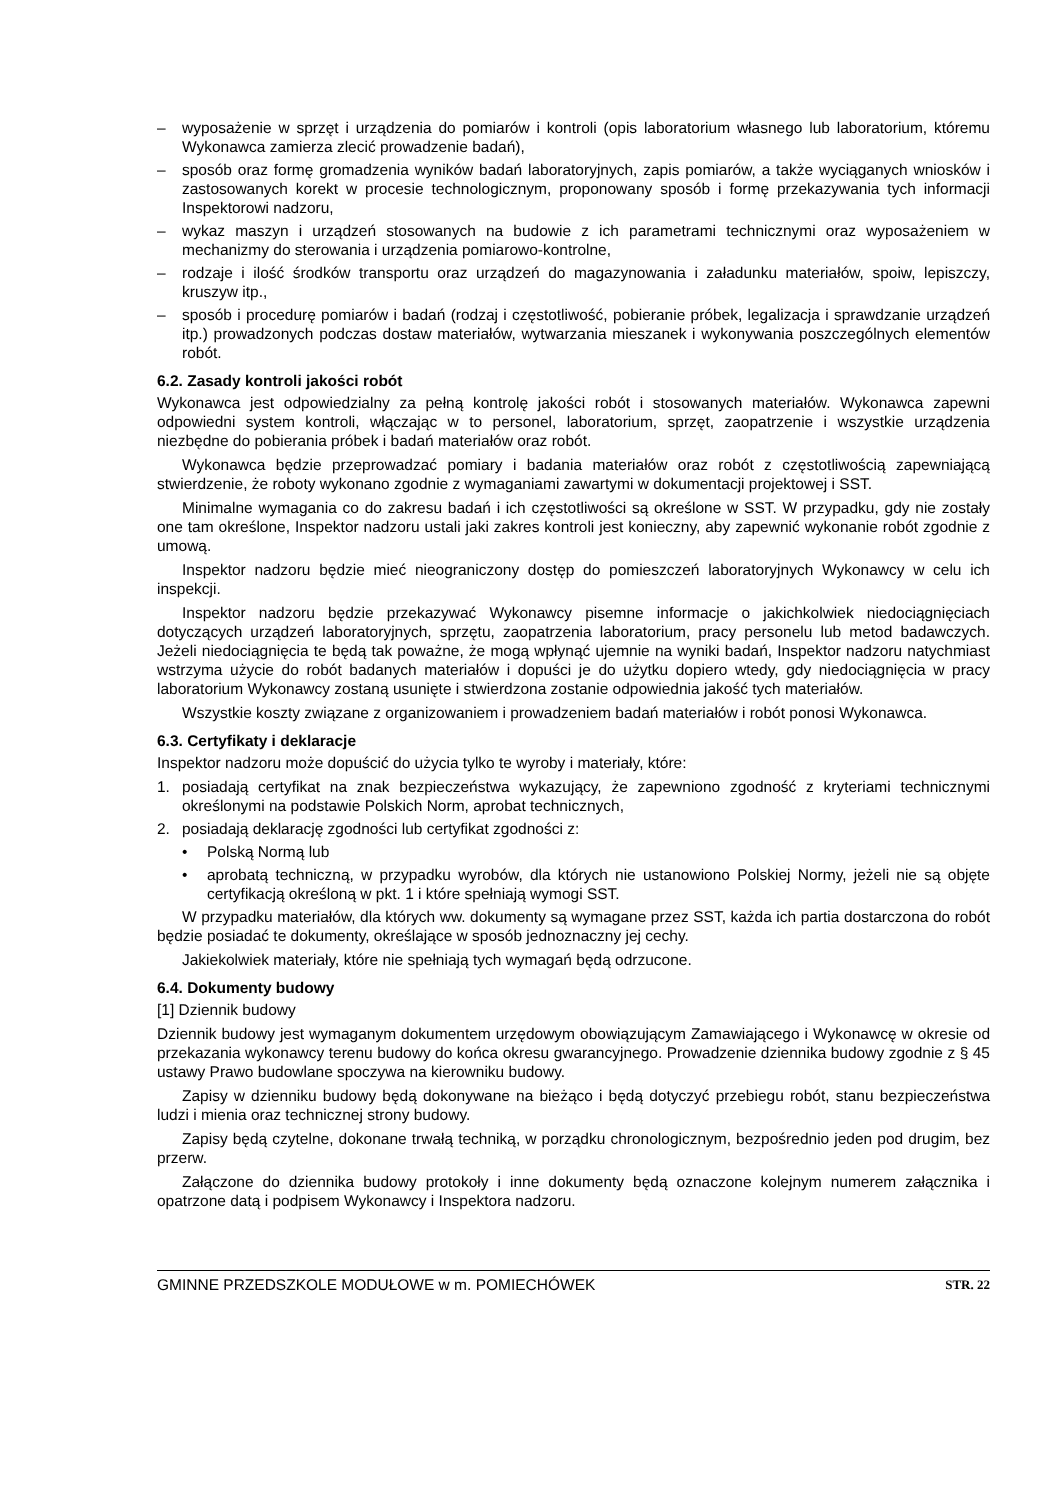– wyposażenie w sprzęt i urządzenia do pomiarów i kontroli (opis laboratorium własnego lub laboratorium, któremu Wykonawca zamierza zlecić prowadzenie badań),
– sposób oraz formę gromadzenia wyników badań laboratoryjnych, zapis pomiarów, a także wyciąganych wniosków i zastosowanych korekt w procesie technologicznym, proponowany sposób i formę przekazywania tych informacji Inspektorowi nadzoru,
– wykaz maszyn i urządzeń stosowanych na budowie z ich parametrami technicznymi oraz wyposażeniem w mechanizmy do sterowania i urządzenia pomiarowo-kontrolne,
– rodzaje i ilość środków transportu oraz urządzeń do magazynowania i załadunku materiałów, spoiw, lepiszczy, kruszyw itp.,
– sposób i procedurę pomiarów i badań (rodzaj i częstotliwość, pobieranie próbek, legalizacja i sprawdzanie urządzeń itp.) prowadzonych podczas dostaw materiałów, wytwarzania mieszanek i wykonywania poszczególnych elementów robót.
6.2. Zasady kontroli jakości robót
Wykonawca jest odpowiedzialny za pełną kontrolę jakości robót i stosowanych materiałów. Wykonawca zapewni odpowiedni system kontroli, włączając w to personel, laboratorium, sprzęt, zaopatrzenie i wszystkie urządzenia niezbędne do pobierania próbek i badań materiałów oraz robót.
Wykonawca będzie przeprowadzać pomiary i badania materiałów oraz robót z częstotliwością zapewniającą stwierdzenie, że roboty wykonano zgodnie z wymaganiami zawartymi w dokumentacji projektowej i SST.
Minimalne wymagania co do zakresu badań i ich częstotliwości są określone w SST. W przypadku, gdy nie zostały one tam określone, Inspektor nadzoru ustali jaki zakres kontroli jest konieczny, aby zapewnić wykonanie robót zgodnie z umową.
Inspektor nadzoru będzie mieć nieograniczony dostęp do pomieszczeń laboratoryjnych Wykonawcy w celu ich inspekcji.
Inspektor nadzoru będzie przekazywać Wykonawcy pisemne informacje o jakichkolwiek niedociągnięciach dotyczących urządzeń laboratoryjnych, sprzętu, zaopatrzenia laboratorium, pracy personelu lub metod badawczych. Jeżeli niedociągnięcia te będą tak poważne, że mogą wpłynąć ujemnie na wyniki badań, Inspektor nadzoru natychmiast wstrzyma użycie do robót badanych materiałów i dopuści je do użytku dopiero wtedy, gdy niedociągnięcia w pracy laboratorium Wykonawcy zostaną usunięte i stwierdzona zostanie odpowiednia jakość tych materiałów.
Wszystkie koszty związane z organizowaniem i prowadzeniem badań materiałów i robót ponosi Wykonawca.
6.3. Certyfikaty i deklaracje
Inspektor nadzoru może dopuścić do użycia tylko te wyroby i materiały, które:
1. posiadają certyfikat na znak bezpieczeństwa wykazujący, że zapewniono zgodność z kryteriami technicznymi określonymi na podstawie Polskich Norm, aprobat technicznych,
2. posiadają deklarację zgodności lub certyfikat zgodności z:
• Polską Normą lub
• aprobatą techniczną, w przypadku wyrobów, dla których nie ustanowiono Polskiej Normy, jeżeli nie są objęte certyfikacją określoną w pkt. 1 i które spełniają wymogi SST.
W przypadku materiałów, dla których ww. dokumenty są wymagane przez SST, każda ich partia dostarczona do robót będzie posiadać te dokumenty, określające w sposób jednoznaczny jej cechy.
Jakiekolwiek materiały, które nie spełniają tych wymagań będą odrzucone.
6.4. Dokumenty budowy
[1] Dziennik budowy
Dziennik budowy jest wymaganym dokumentem urzędowym obowiązującym Zamawiającego i Wykonawcę w okresie od przekazania wykonawcy terenu budowy do końca okresu gwarancyjnego. Prowadzenie dziennika budowy zgodnie z § 45 ustawy Prawo budowlane spoczywa na kierowniku budowy.
Zapisy w dzienniku budowy będą dokonywane na bieżąco i będą dotyczyć przebiegu robót, stanu bezpieczeństwa ludzi i mienia oraz technicznej strony budowy.
Zapisy będą czytelne, dokonane trwałą techniką, w porządku chronologicznym, bezpośrednio jeden pod drugim, bez przerw.
Załączone do dziennika budowy protokoły i inne dokumenty będą oznaczone kolejnym numerem załącznika i opatrzone datą i podpisem Wykonawcy i Inspektora nadzoru.
GMINNE PRZEDSZKOLE MODUŁOWE w m. POMIECHÓWEK STR. 22